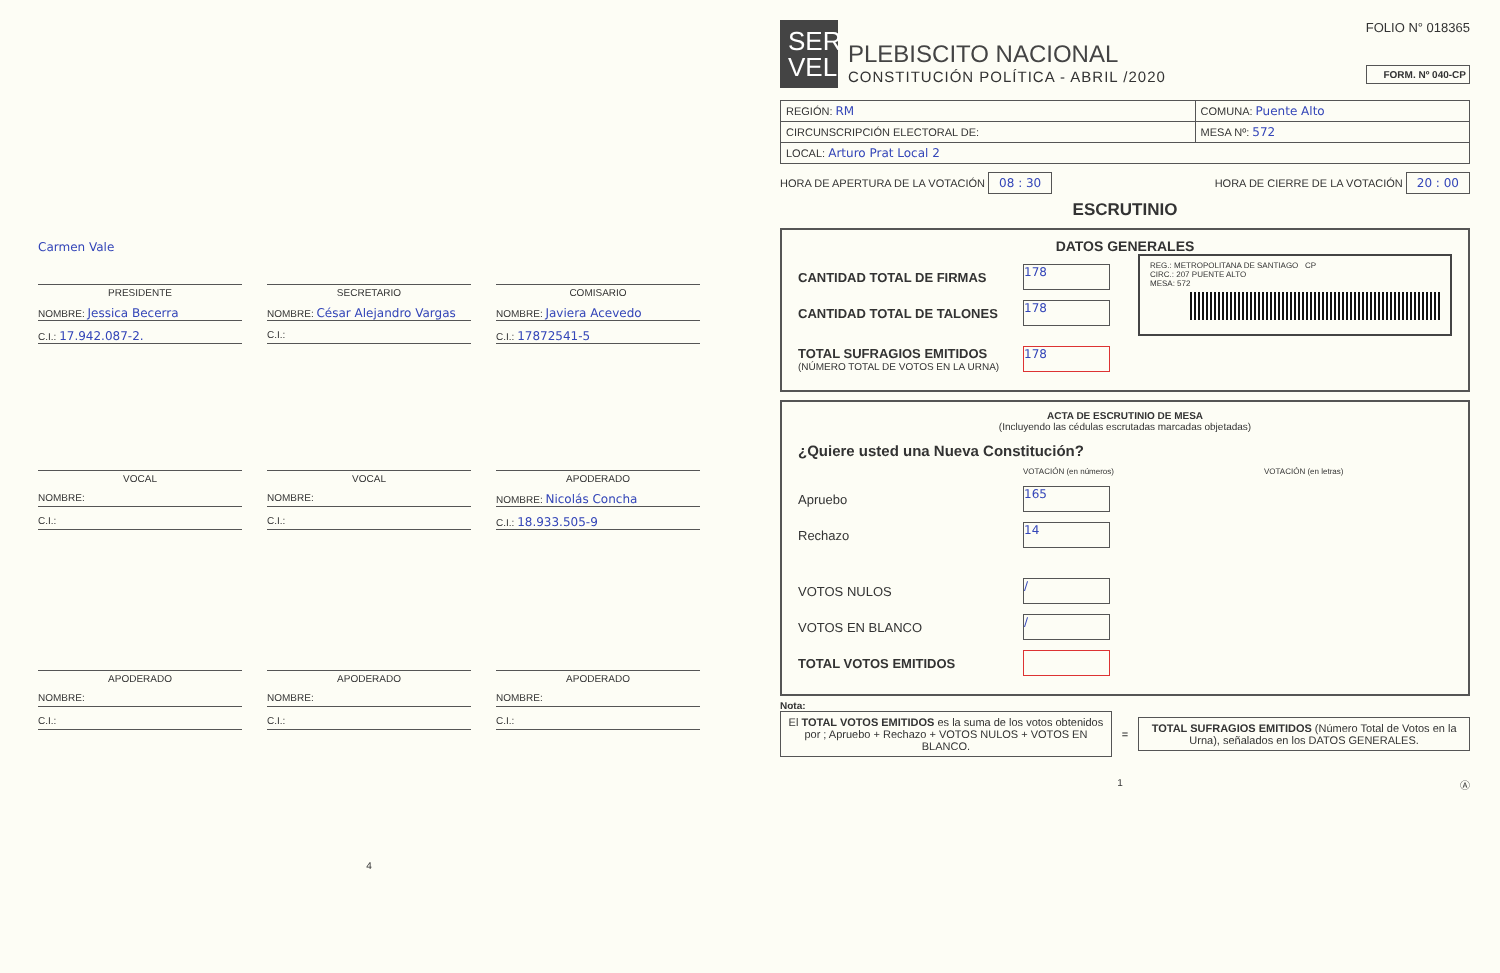Carmen Vale
PRESIDENTE
NOMBRE: Jessica Becerra
C.I.: 17.942.087-2.
SECRETARIO
NOMBRE: César Alejandro Vargas
C.I.:
COMISARIO
NOMBRE: Javiera Acevedo
C.I.: 17872541-5
VOCAL
NOMBRE:
C.I.:
VOCAL
NOMBRE:
C.I.:
APODERADO
NOMBRE: Nicolás Concha
C.I.: 18.933.505-9
APODERADO
NOMBRE:
C.I.:
APODERADO
NOMBRE:
C.I.:
APODERADO
NOMBRE:
C.I.:
4
SER VEL
PLEBISCITO NACIONAL
CONSTITUCIÓN POLÍTICA - ABRIL /2020
FOLIO N° 018365
FORM. Nº 040-CP
| REGIÓN: RM | COMUNA: Puente Alto | |
| CIRCUNSCRIPCIÓN ELECTORAL DE: | | MESA Nº: 572 |
| LOCAL: Arturo Prat Local 2 | | |
HORA DE APERTURA DE LA VOTACIÓN 08 : 30 HORA DE CIERRE DE LA VOTACIÓN 20 : 00
ESCRUTINIO
DATOS GENERALES
CANTIDAD TOTAL DE FIRMAS 178
CANTIDAD TOTAL DE TALONES 178
REG.: METROPOLITANA DE SANTIAGO CP
CIRC.: 207 PUENTE ALTO
MESA: 572
TOTAL SUFRAGIOS EMITIDOS
(NÚMERO TOTAL DE VOTOS EN LA URNA) 178
ACTA DE ESCRUTINIO DE MESA
(Incluyendo las cédulas escrutadas marcadas objetadas)
¿Quiere usted una Nueva Constitución?
VOTACIÓN (en números) VOTACIÓN (en letras)
Apruebo 165
Rechazo 14
VOTOS NULOS /
VOTOS EN BLANCO /
TOTAL VOTOS EMITIDOS
Nota:
El TOTAL VOTOS EMITIDOS es la suma de los votos obtenidos por ; Apruebo + Rechazo + VOTOS NULOS + VOTOS EN BLANCO.
=
TOTAL SUFRAGIOS EMITIDOS (Número Total de Votos en la Urna), señalados en los DATOS GENERALES.
1 Ⓐ